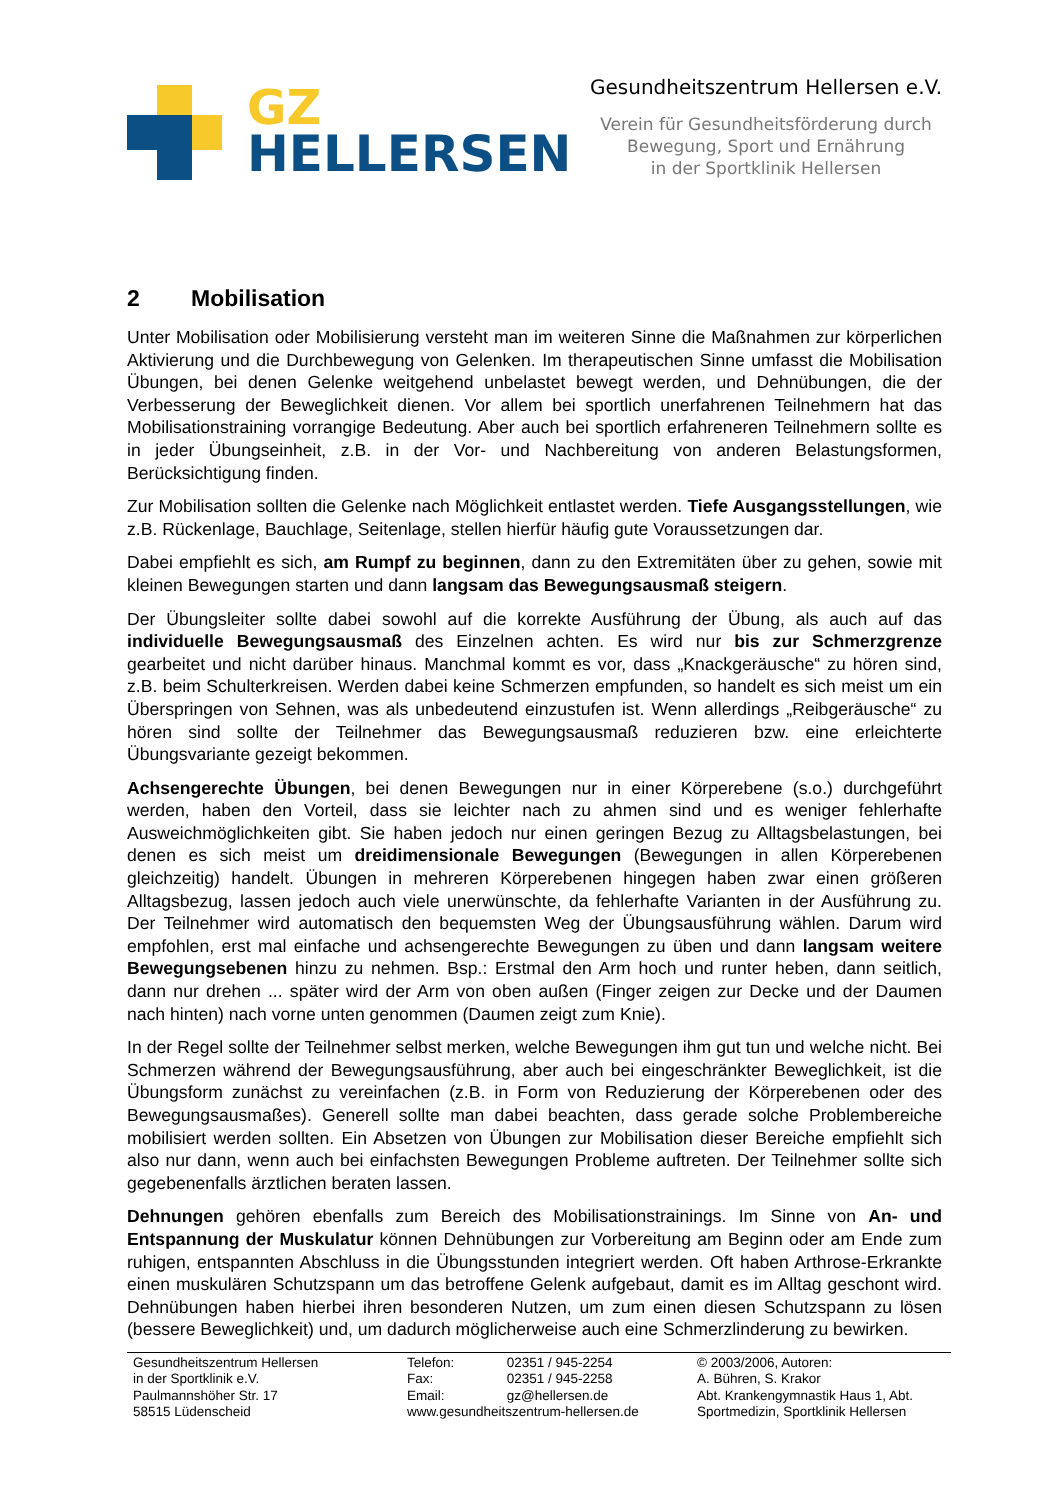GZ
HELLERSEN
Gesundheitszentrum Hellersen e.V.
Verein für Gesundheitsförderung durch
Bewegung, Sport und Ernährung
in der Sportklinik Hellersen
2 Mobilisation
Unter Mobilisation oder Mobilisierung versteht man im weiteren Sinne die Maßnahmen zur körperlichen Aktivierung und die Durchbewegung von Gelenken. Im therapeutischen Sinne umfasst die Mobilisation Übungen, bei denen Gelenke weitgehend unbelastet bewegt werden, und Dehnübungen, die der Verbesserung der Beweglichkeit dienen. Vor allem bei sportlich unerfahrenen Teilnehmern hat das Mobilisationstraining vorrangige Bedeutung. Aber auch bei sportlich erfahreneren Teilnehmern sollte es in jeder Übungseinheit, z.B. in der Vor- und Nachbereitung von anderen Belastungsformen, Berücksichtigung finden.
Zur Mobilisation sollten die Gelenke nach Möglichkeit entlastet werden. Tiefe Ausgangsstellungen, wie z.B. Rückenlage, Bauchlage, Seitenlage, stellen hierfür häufig gute Voraussetzungen dar.
Dabei empfiehlt es sich, am Rumpf zu beginnen, dann zu den Extremitäten über zu gehen, sowie mit kleinen Bewegungen starten und dann langsam das Bewegungsausmaß steigern.
Der Übungsleiter sollte dabei sowohl auf die korrekte Ausführung der Übung, als auch auf das individuelle Bewegungsausmaß des Einzelnen achten. Es wird nur bis zur Schmerzgrenze gearbeitet und nicht darüber hinaus. Manchmal kommt es vor, dass „Knackgeräusche“ zu hören sind, z.B. beim Schulterkreisen. Werden dabei keine Schmerzen empfunden, so handelt es sich meist um ein Überspringen von Sehnen, was als unbedeutend einzustufen ist. Wenn allerdings „Reibgeräusche“ zu hören sind sollte der Teilnehmer das Bewegungsausmaß reduzieren bzw. eine erleichterte Übungsvariante gezeigt bekommen.
Achsengerechte Übungen, bei denen Bewegungen nur in einer Körperebene (s.o.) durchgeführt werden, haben den Vorteil, dass sie leichter nach zu ahmen sind und es weniger fehlerhafte Ausweichmöglichkeiten gibt. Sie haben jedoch nur einen geringen Bezug zu Alltagsbelastungen, bei denen es sich meist um dreidimensionale Bewegungen (Bewegungen in allen Körperebenen gleichzeitig) handelt. Übungen in mehreren Körperebenen hingegen haben zwar einen größeren Alltagsbezug, lassen jedoch auch viele unerwünschte, da fehlerhafte Varianten in der Ausführung zu. Der Teilnehmer wird automatisch den bequemsten Weg der Übungsausführung wählen. Darum wird empfohlen, erst mal einfache und achsengerechte Bewegungen zu üben und dann langsam weitere Bewegungsebenen hinzu zu nehmen. Bsp.: Erstmal den Arm hoch und runter heben, dann seitlich, dann nur drehen ... später wird der Arm von oben außen (Finger zeigen zur Decke und der Daumen nach hinten) nach vorne unten genommen (Daumen zeigt zum Knie).
In der Regel sollte der Teilnehmer selbst merken, welche Bewegungen ihm gut tun und welche nicht. Bei Schmerzen während der Bewegungsausführung, aber auch bei eingeschränkter Beweglichkeit, ist die Übungsform zunächst zu vereinfachen (z.B. in Form von Reduzierung der Körperebenen oder des Bewegungsausmaßes). Generell sollte man dabei beachten, dass gerade solche Problembereiche mobilisiert werden sollten. Ein Absetzen von Übungen zur Mobilisation dieser Bereiche empfiehlt sich also nur dann, wenn auch bei einfachsten Bewegungen Probleme auftreten. Der Teilnehmer sollte sich gegebenenfalls ärztlichen beraten lassen.
Dehnungen gehören ebenfalls zum Bereich des Mobilisationstrainings. Im Sinne von An- und Entspannung der Muskulatur können Dehnübungen zur Vorbereitung am Beginn oder am Ende zum ruhigen, entspannten Abschluss in die Übungsstunden integriert werden. Oft haben Arthrose-Erkrankte einen muskulären Schutzspann um das betroffene Gelenk aufgebaut, damit es im Alltag geschont wird. Dehnübungen haben hierbei ihren besonderen Nutzen, um zum einen diesen Schutzspann zu lösen (bessere Beweglichkeit) und, um dadurch möglicherweise auch eine Schmerzlinderung zu bewirken.
Gesundheitszentrum Hellersen
in der Sportklinik e.V.
Paulmannshöher Str. 17
58515 Lüdenscheid
Telefon: 02351 / 945-2254
Fax: 02351 / 945-2258
Email: gz@hellersen.de
www.gesundheitszentrum-hellersen.de
© 2003/2006, Autoren:
A. Bühren, S. Krakor
Abt. Krankengymnastik Haus 1, Abt.
Sportmedizin, Sportklinik Hellersen